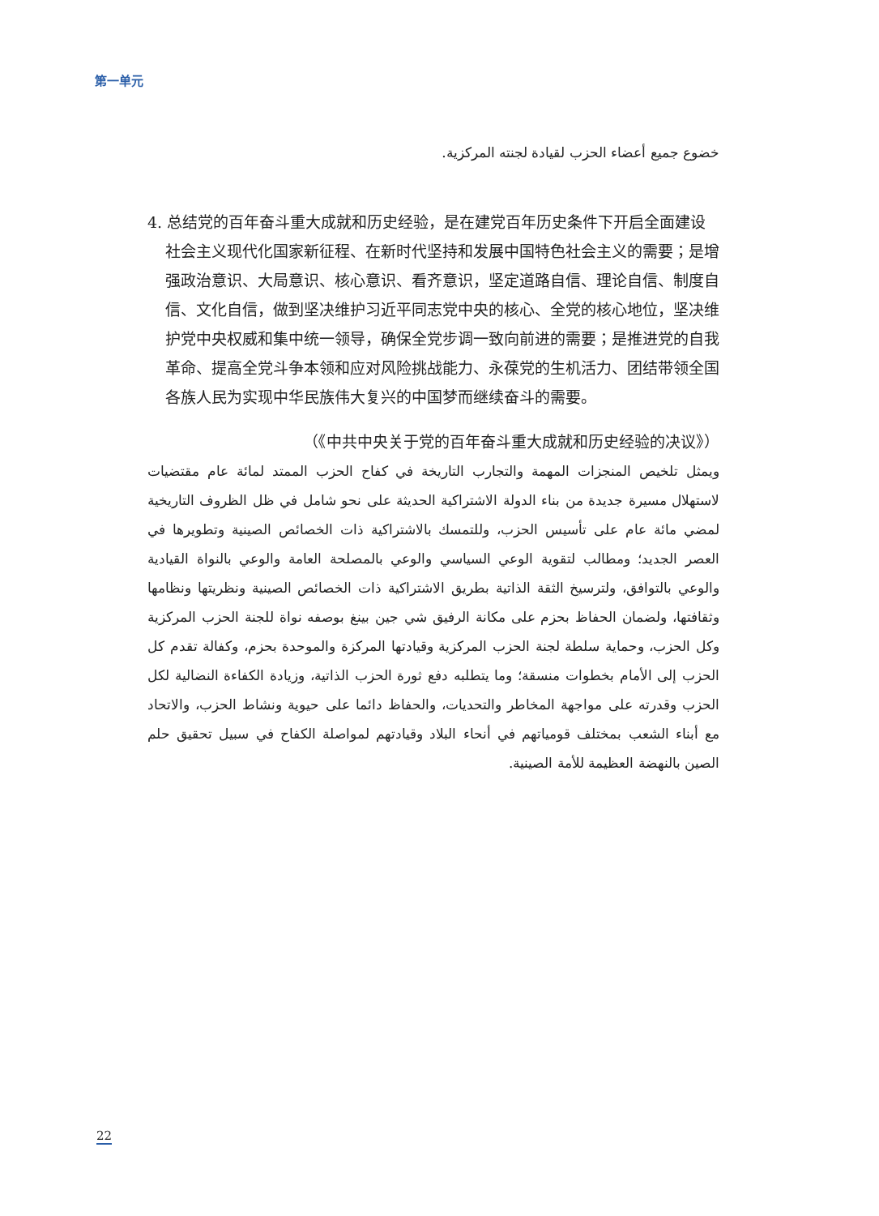第一单元
خضوع جميع أعضاء الحزب لقيادة لجنته المركزية.
4. 总结党的百年奋斗重大成就和历史经验，是在建党百年历史条件下开启全面建设社会主义现代化国家新征程、在新时代坚持和发展中国特色社会主义的需要；是增强政治意识、大局意识、核心意识、看齐意识，坚定道路自信、理论自信、制度自信、文化自信，做到坚决维护习近平同志党中央的核心、全党的核心地位，坚决维护党中央权威和集中统一领导，确保全党步调一致向前进的需要；是推进党的自我革命、提高全党斗争本领和应对风险挑战能力、永葆党的生机活力、团结带领全国各族人民为实现中华民族伟大复兴的中国梦而继续奋斗的需要。
（《中共中央关于党的百年奋斗重大成就和历史经验的决议》）
ويمثل تلخيص المنجزات المهمة والتجارب التاريخة في كفاح الحزب الممتد لمائة عام مقتضيات لاستهلال مسيرة جديدة من بناء الدولة الاشتراكية الحديثة على نحو شامل في ظل الظروف التاريخية لمضي مائة عام على تأسيس الحزب، وللتمسك بالاشتراكية ذات الخصائص الصينية وتطويرها في العصر الجديد؛ ومطالب لتقوية الوعي السياسي والوعي بالمصلحة العامة والوعي بالنواة القيادية والوعي بالتوافق، ولترسيخ الثقة الذاتية بطريق الاشتراكية ذات الخصائص الصينية ونظريتها ونظامها وثقافتها، ولضمان الحفاظ بحزم على مكانة الرفيق شي جين بينغ بوصفه نواة للجنة الحزب المركزية وكل الحزب، وحماية سلطة لجنة الحزب المركزية وقيادتها المركزة والموحدة بحزم، وكفالة تقدم كل الحزب إلى الأمام بخطوات منسقة؛ وما يتطلبه دفع ثورة الحزب الذاتية، وزيادة الكفاءة النضالية لكل الحزب وقدرته على مواجهة المخاطر والتحديات، والحفاظ دائما على حيوية ونشاط الحزب، والاتحاد مع أبناء الشعب بمختلف قومياتهم في أنحاء البلاد وقيادتهم لمواصلة الكفاح في سبيل تحقيق حلم الصين بالنهضة العظيمة للأمة الصينية.
22